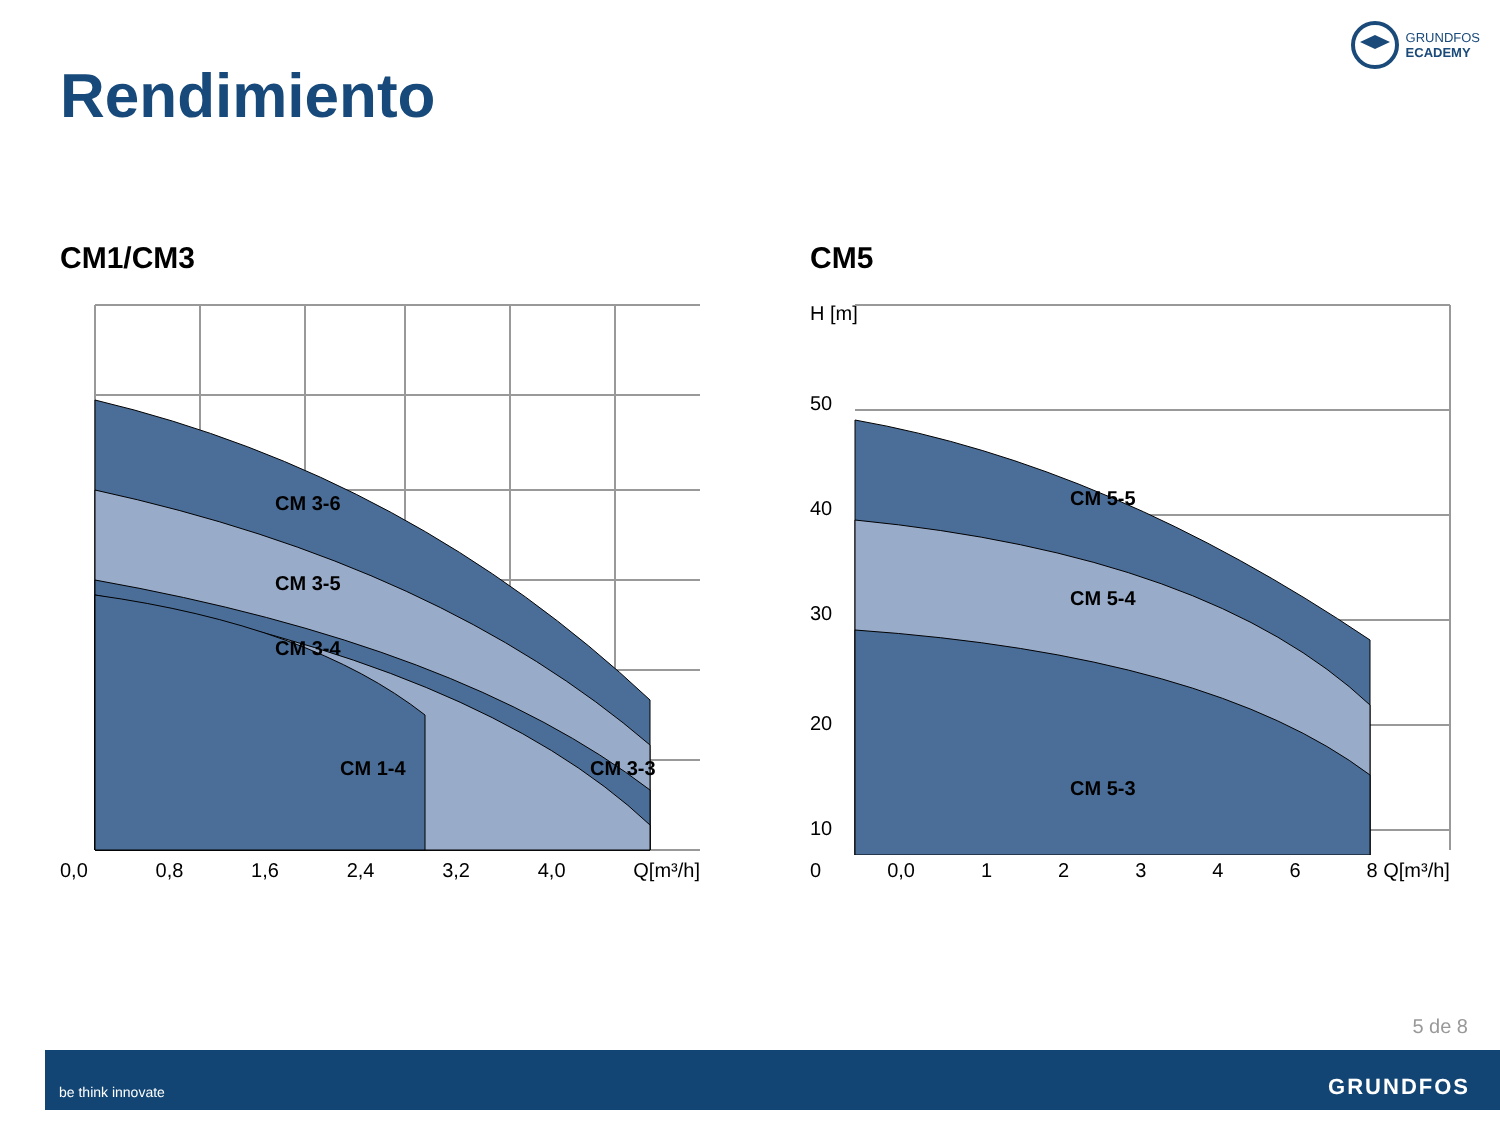GRUNDFOS
ECADEMY
Rendimiento
CM1/CM3
CM 3-6
CM 3-5
CM 3-4
CM 1-4
CM 3-3
0,0 0,8 1,6 2,4 3,2 4,0 Q[m³/h]
CM5
H [m]
50
40
30
20
10
CM 5-5
CM 5-4
CM 5-3
0 0,0 1 2 3 4 6 8 Q[m³/h]
5 de 8
be think innovate GRUNDFOS